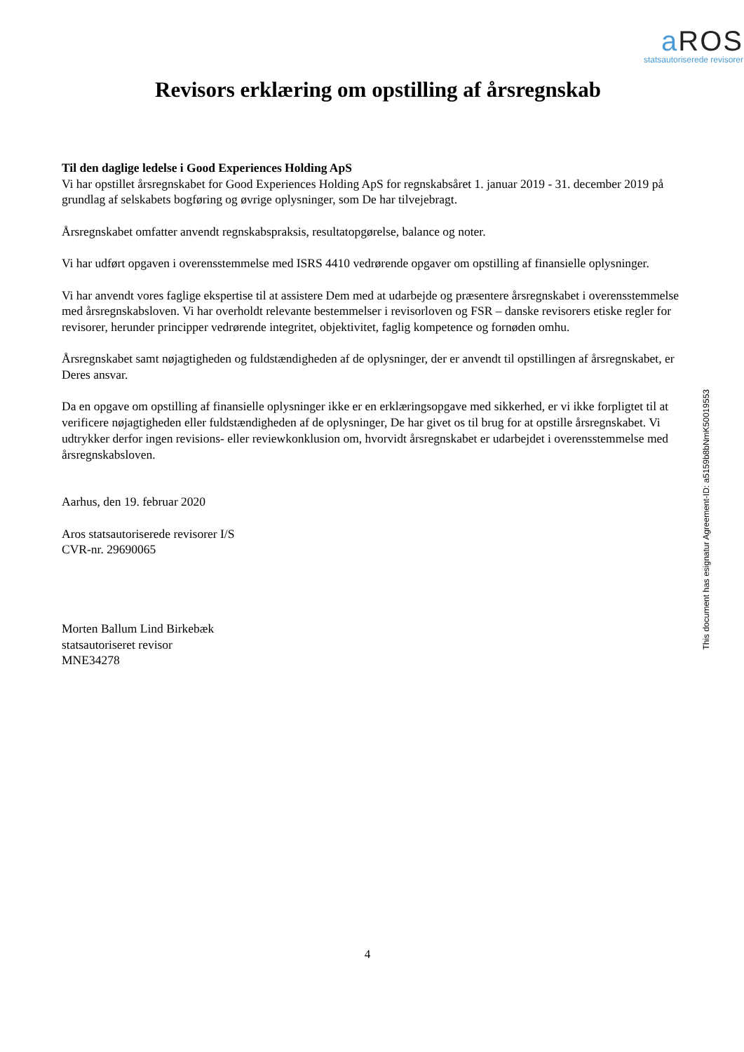a ROS
statsautoriserede revisorer
Revisors erklæring om opstilling af årsregnskab
Til den daglige ledelse i Good Experiences Holding ApS
Vi har opstillet årsregnskabet for Good Experiences Holding ApS for regnskabsåret 1. januar 2019 - 31. december 2019 på grundlag af selskabets bogføring og øvrige oplysninger, som De har tilvejebragt.
Årsregnskabet omfatter anvendt regnskabspraksis, resultatopgørelse, balance og noter.
Vi har udført opgaven i overensstemmelse med ISRS 4410 vedrørende opgaver om opstilling af finansielle oplysninger.
Vi har anvendt vores faglige ekspertise til at assistere Dem med at udarbejde og præsentere årsregnskabet i overensstemmelse med årsregnskabsloven. Vi har overholdt relevante bestemmelser i revisorloven og FSR – danske revisorers etiske regler for revisorer, herunder principper vedrørende integritet, objektivitet, faglig kompetence og fornøden omhu.
Årsregnskabet samt nøjagtigheden og fuldstændigheden af de oplysninger, der er anvendt til opstillingen af årsregnskabet, er Deres ansvar.
Da en opgave om opstilling af finansielle oplysninger ikke er en erklæringsopgave med sikkerhed, er vi ikke forpligtet til at verificere nøjagtigheden eller fuldstændigheden af de oplysninger, De har givet os til brug for at opstille årsregnskabet. Vi udtrykker derfor ingen revisions- eller reviewkonklusion om, hvorvidt årsregnskabet er udarbejdet i overensstemmelse med årsregnskabsloven.
Aarhus, den 19. februar 2020
Aros statsautoriserede revisorer I/S
CVR-nr. 29690065
Morten Ballum Lind Birkebæk
statsautoriseret revisor
MNE34278
4
This document has esignatur Agreement-ID: a5159b8bNmK50019553